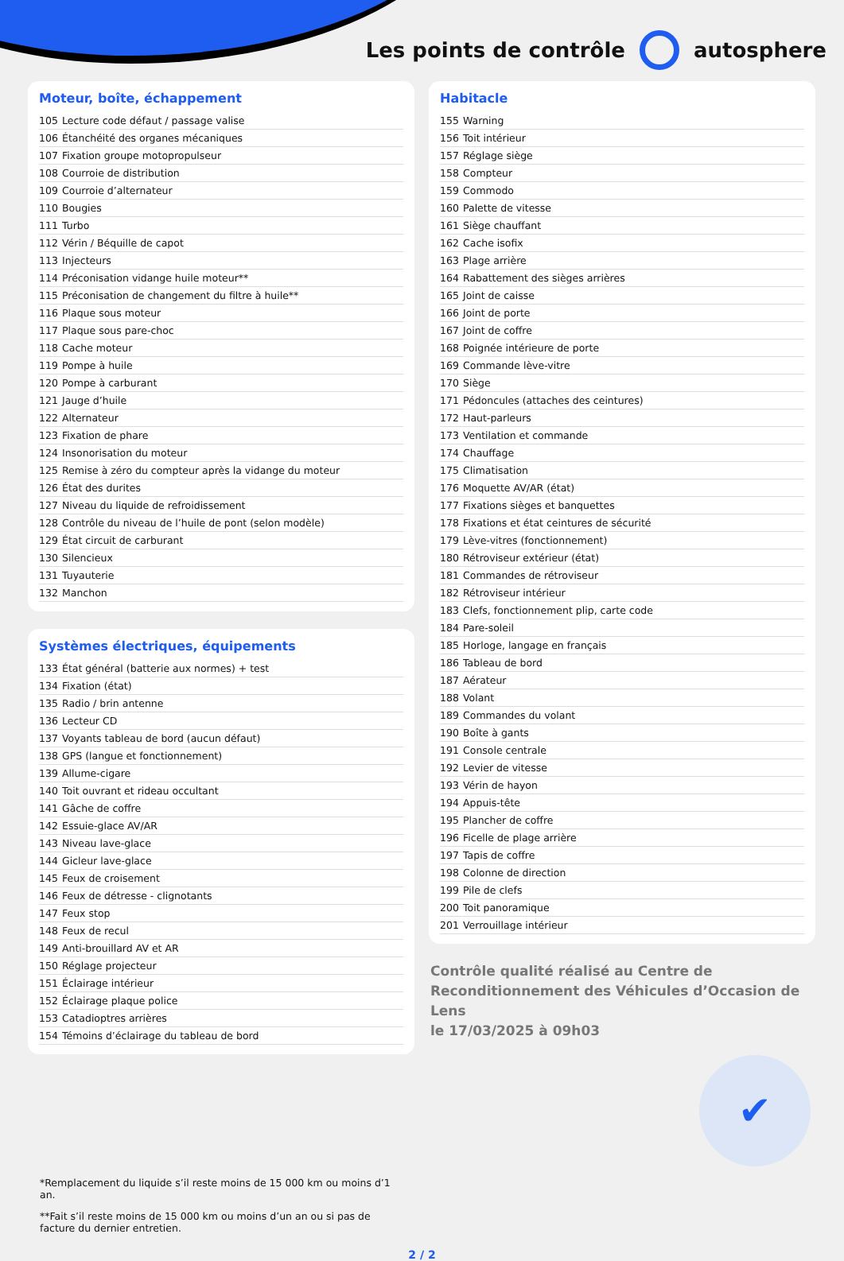Les points de contrôle autosphere
Moteur, boîte, échappement
| 105 | Lecture code défaut / passage valise |
| 106 | Étanchéité des organes mécaniques |
| 107 | Fixation groupe motopropulseur |
| 108 | Courroie de distribution |
| 109 | Courroie d’alternateur |
| 110 | Bougies |
| 111 | Turbo |
| 112 | Vérin / Béquille de capot |
| 113 | Injecteurs |
| 114 | Préconisation vidange huile moteur** |
| 115 | Préconisation de changement du filtre à huile** |
| 116 | Plaque sous moteur |
| 117 | Plaque sous pare-choc |
| 118 | Cache moteur |
| 119 | Pompe à huile |
| 120 | Pompe à carburant |
| 121 | Jauge d’huile |
| 122 | Alternateur |
| 123 | Fixation de phare |
| 124 | Insonorisation du moteur |
| 125 | Remise à zéro du compteur après la vidange du moteur |
| 126 | État des durites |
| 127 | Niveau du liquide de refroidissement |
| 128 | Contrôle du niveau de l’huile de pont (selon modèle) |
| 129 | État circuit de carburant |
| 130 | Silencieux |
| 131 | Tuyauterie |
| 132 | Manchon |
Systèmes électriques, équipements
| 133 | État général (batterie aux normes) + test |
| 134 | Fixation (état) |
| 135 | Radio / brin antenne |
| 136 | Lecteur CD |
| 137 | Voyants tableau de bord (aucun défaut) |
| 138 | GPS (langue et fonctionnement) |
| 139 | Allume-cigare |
| 140 | Toit ouvrant et rideau occultant |
| 141 | Gâche de coffre |
| 142 | Essuie-glace AV/AR |
| 143 | Niveau lave-glace |
| 144 | Gicleur lave-glace |
| 145 | Feux de croisement |
| 146 | Feux de détresse - clignotants |
| 147 | Feux stop |
| 148 | Feux de recul |
| 149 | Anti-brouillard AV et AR |
| 150 | Réglage projecteur |
| 151 | Éclairage intérieur |
| 152 | Éclairage plaque police |
| 153 | Catadioptres arrières |
| 154 | Témoins d’éclairage du tableau de bord |
Habitacle
| 155 | Warning |
| 156 | Toit intérieur |
| 157 | Réglage siège |
| 158 | Compteur |
| 159 | Commodo |
| 160 | Palette de vitesse |
| 161 | Siège chauffant |
| 162 | Cache isofix |
| 163 | Plage arrière |
| 164 | Rabattement des sièges arrières |
| 165 | Joint de caisse |
| 166 | Joint de porte |
| 167 | Joint de coffre |
| 168 | Poignée intérieure de porte |
| 169 | Commande lève-vitre |
| 170 | Siège |
| 171 | Pédoncules (attaches des ceintures) |
| 172 | Haut-parleurs |
| 173 | Ventilation et commande |
| 174 | Chauffage |
| 175 | Climatisation |
| 176 | Moquette AV/AR (état) |
| 177 | Fixations sièges et banquettes |
| 178 | Fixations et état ceintures de sécurité |
| 179 | Lève-vitres (fonctionnement) |
| 180 | Rétroviseur extérieur (état) |
| 181 | Commandes de rétroviseur |
| 182 | Rétroviseur intérieur |
| 183 | Clefs, fonctionnement plip, carte code |
| 184 | Pare-soleil |
| 185 | Horloge, langage en français |
| 186 | Tableau de bord |
| 187 | Aérateur |
| 188 | Volant |
| 189 | Commandes du volant |
| 190 | Boîte à gants |
| 191 | Console centrale |
| 192 | Levier de vitesse |
| 193 | Vérin de hayon |
| 194 | Appuis-tête |
| 195 | Plancher de coffre |
| 196 | Ficelle de plage arrière |
| 197 | Tapis de coffre |
| 198 | Colonne de direction |
| 199 | Pile de clefs |
| 200 | Toit panoramique |
| 201 | Verrouillage intérieur |
Contrôle qualité réalisé au Centre de Reconditionnement des Véhicules d’Occasion de Lens
le 17/03/2025 à 09h03
✔
*Remplacement du liquide s’il reste moins de 15 000 km ou moins d’1 an.
**Fait s’il reste moins de 15 000 km ou moins d’un an ou si pas de facture du dernier entretien.
2 / 2